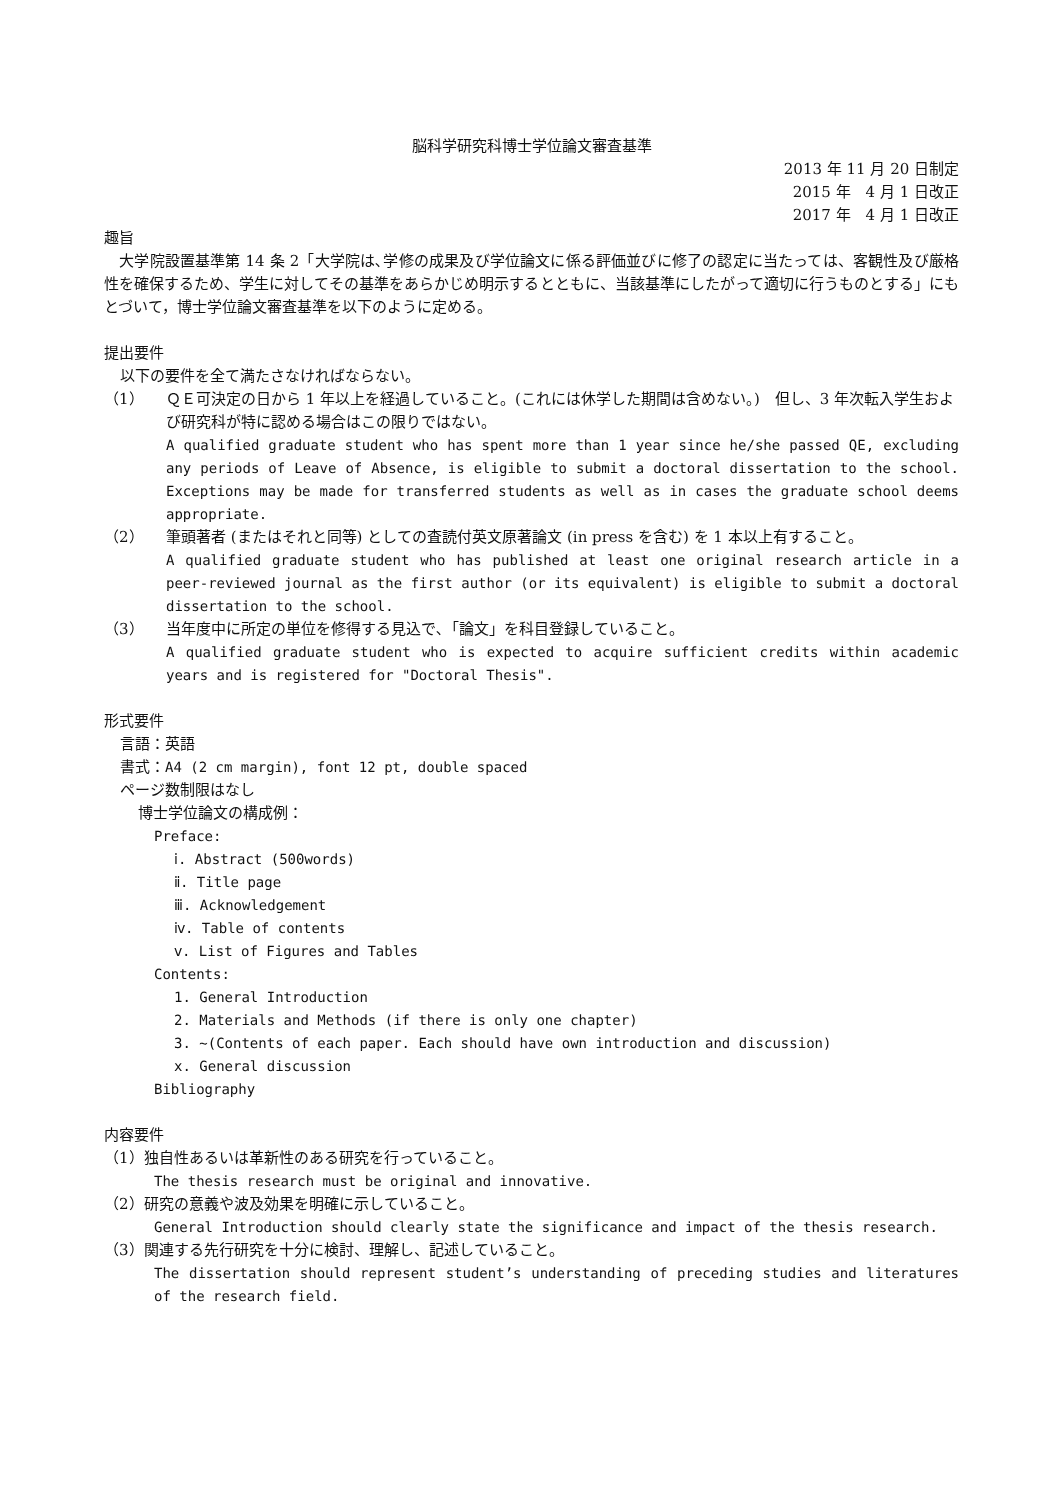脳科学研究科博士学位論文審査基準
2013 年 11 月 20 日制定
2015 年　4 月 1 日改正
2017 年　4 月 1 日改正
趣旨
　大学院設置基準第 14 条 2「大学院は､学修の成果及び学位論文に係る評価並びに修了の認定に当たっては、客観性及び厳格性を確保するため、学生に対してその基準をあらかじめ明示するとともに、当該基準にしたがって適切に行うものとする」にもとづいて，博士学位論文審査基準を以下のように定める。
提出要件
以下の要件を全て満たさなければならない。
（1） ＱＥ可決定の日から 1 年以上を経過していること。(これには休学した期間は含めない。)　但し、3 年次転入学生および研究科が特に認める場合はこの限りではない。
A qualified graduate student who has spent more than 1 year since he/she passed QE, excluding any periods of Leave of Absence, is eligible to submit a doctoral dissertation to the school. Exceptions may be made for transferred students as well as in cases the graduate school deems appropriate.
（2） 筆頭著者 (またはそれと同等) としての査読付英文原著論文 (in press を含む) を 1 本以上有すること。
A qualified graduate student who has published at least one original research article in a peer-reviewed journal as the first author (or its equivalent) is eligible to submit a doctoral dissertation to the school.
（3） 当年度中に所定の単位を修得する見込で､「論文」を科目登録していること。
A qualified graduate student who is expected to acquire sufficient credits within academic years and is registered for "Doctoral Thesis".
形式要件
言語：英語
書式：A4 (2 cm margin), font 12 pt, double spaced
ページ数制限はなし
博士学位論文の構成例：
Preface:
ⅰ. Abstract (500words)
ⅱ. Title page
ⅲ. Acknowledgement
ⅳ. Table of contents
ⅴ. List of Figures and Tables
Contents:
1. General Introduction
2. Materials and Methods (if there is only one chapter)
3. ~(Contents of each paper. Each should have own introduction and discussion)
x. General discussion
Bibliography
内容要件
（1）独自性あるいは革新性のある研究を行っていること。
The thesis research must be original and innovative.
（2）研究の意義や波及効果を明確に示していること。
General Introduction should clearly state the significance and impact of the thesis research.
（3）関連する先行研究を十分に検討、理解し、記述していること。
The dissertation should represent student’s understanding of preceding studies and literatures of the research field.